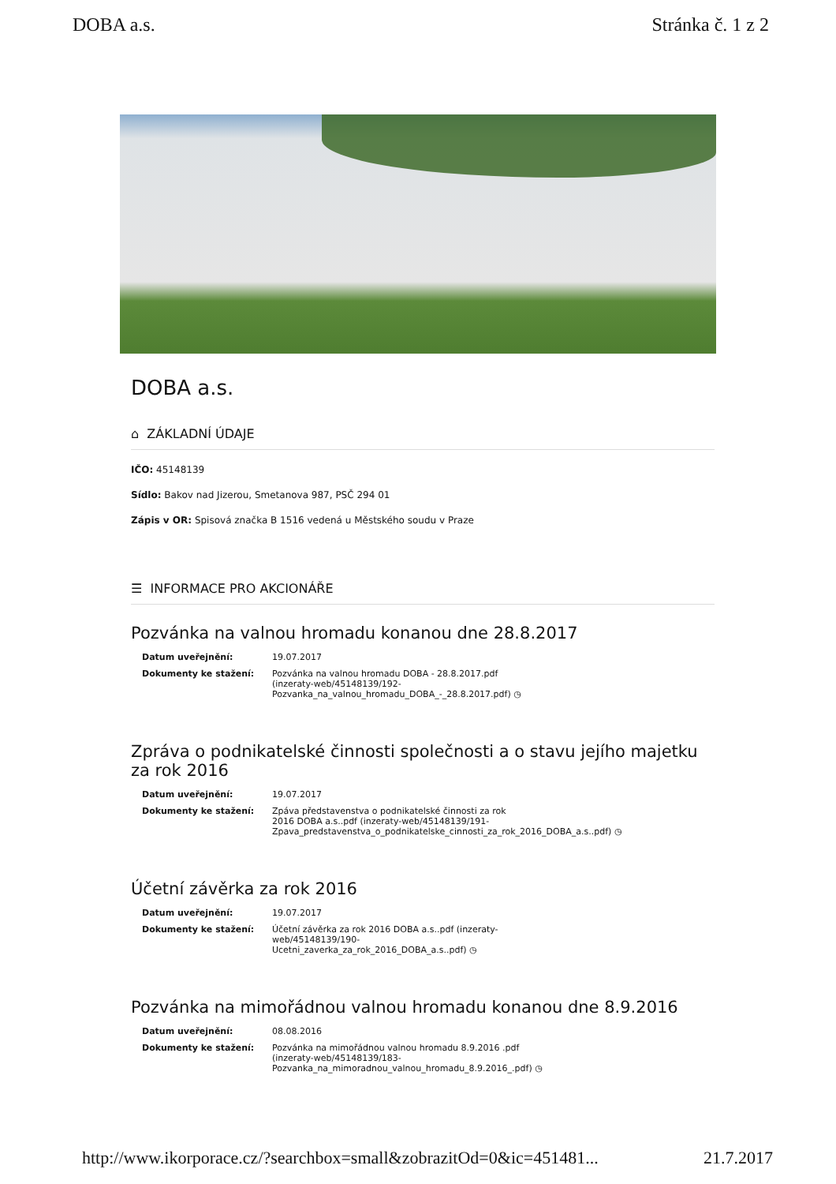DOBA a.s. Stránka č. 1 z 2
DOBA a.s.
⌂ ZÁKLADNÍ ÚDAJE
IČO: 45148139
Sídlo: Bakov nad Jizerou, Smetanova 987, PSČ 294 01
Zápis v OR: Spisová značka B 1516 vedená u Městského soudu v Praze
☰ INFORMACE PRO AKCIONÁŘE
Pozvánka na valnou hromadu konanou dne 28.8.2017
| Datum uveřejnění: | 19.07.2017 |
| Dokumenty ke stažení: | Pozvánka na valnou hromadu DOBA - 28.8.2017.pdf (inzeraty-web/45148139/192- Pozvanka_na_valnou_hromadu_DOBA_-_28.8.2017.pdf) ◷ |
Zpráva o podnikatelské činnosti společnosti a o stavu jejího majetku za rok 2016
| Datum uveřejnění: | 19.07.2017 |
| Dokumenty ke stažení: | Zpáva představenstva o podnikatelské činnosti za rok 2016 DOBA a.s..pdf (inzeraty-web/45148139/191- Zpava_predstavenstva_o_podnikatelske_cinnosti_za_rok_2016_DOBA_a.s..pdf) ◷ |
Účetní závěrka za rok 2016
| Datum uveřejnění: | 19.07.2017 |
| Dokumenty ke stažení: | Účetní závěrka za rok 2016 DOBA a.s..pdf (inzeraty- web/45148139/190- Ucetni_zaverka_za_rok_2016_DOBA_a.s..pdf) ◷ |
Pozvánka na mimořádnou valnou hromadu konanou dne 8.9.2016
| Datum uveřejnění: | 08.08.2016 |
| Dokumenty ke stažení: | Pozvánka na mimořádnou valnou hromadu 8.9.2016 .pdf (inzeraty-web/45148139/183- Pozvanka_na_mimoradnou_valnou_hromadu_8.9.2016_.pdf) ◷ |
http://www.ikorporace.cz/?searchbox=small&zobrazitOd=0&ic=451481... 21.7.2017